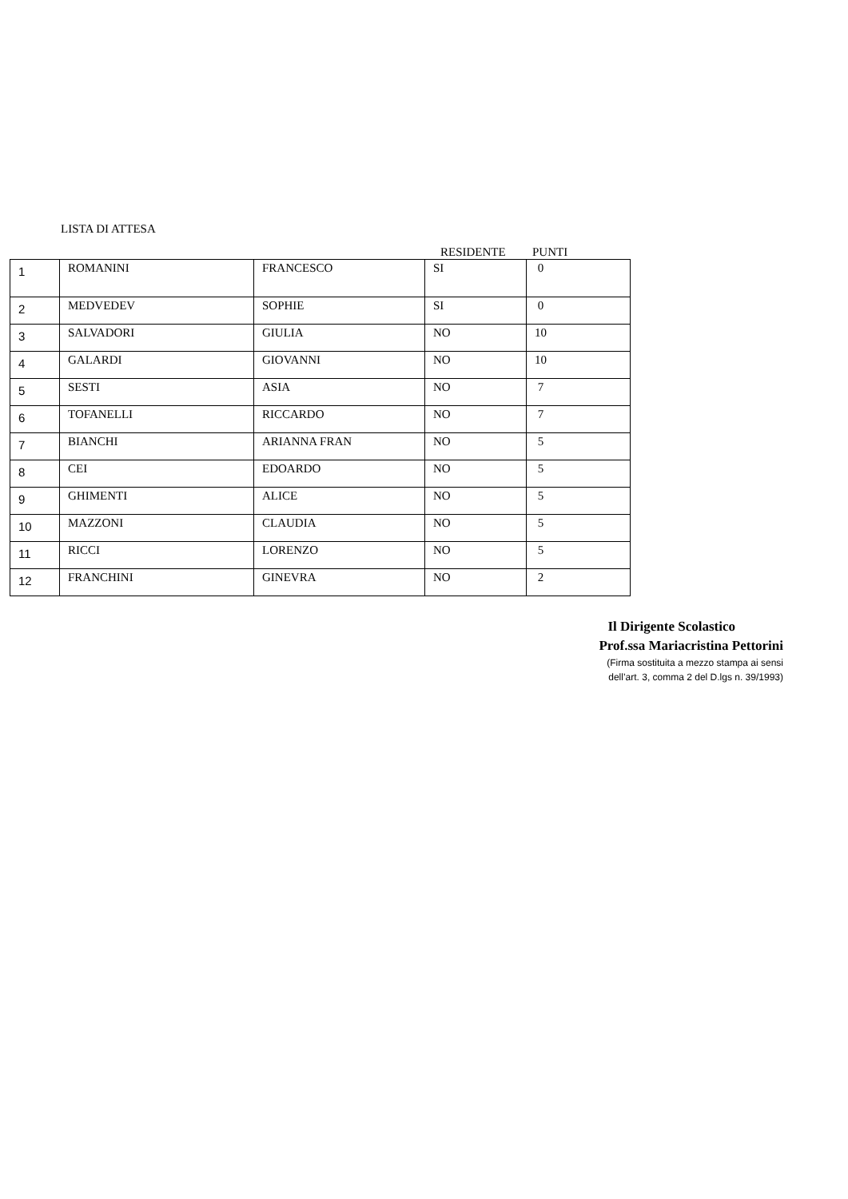LISTA DI ATTESA
RESIDENTE PUNTI
| 1 | ROMANINI | FRANCESCO | SI | 0 |
| 2 | MEDVEDEV | SOPHIE | SI | 0 |
| 3 | SALVADORI | GIULIA | NO | 10 |
| 4 | GALARDI | GIOVANNI | NO | 10 |
| 5 | SESTI | ASIA | NO | 7 |
| 6 | TOFANELLI | RICCARDO | NO | 7 |
| 7 | BIANCHI | ARIANNA FRAN | NO | 5 |
| 8 | CEI | EDOARDO | NO | 5 |
| 9 | GHIMENTI | ALICE | NO | 5 |
| 10 | MAZZONI | CLAUDIA | NO | 5 |
| 11 | RICCI | LORENZO | NO | 5 |
| 12 | FRANCHINI | GINEVRA | NO | 2 |
Il Dirigente Scolastico
Prof.ssa Mariacristina Pettorini
(Firma sostituita a mezzo stampa ai sensi
dell’art. 3, comma 2 del D.lgs n. 39/1993)